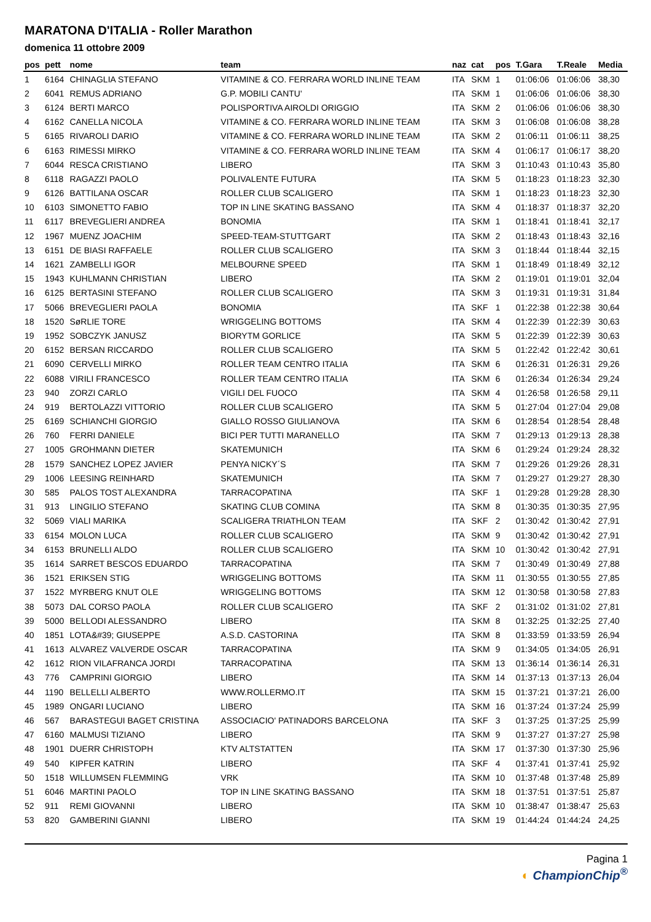MARATONA D'ITALIA - Roller Marathon
domenica 11 ottobre 2009
| pos | pett | nome | team | naz | cat | pos | T.Gara | T.Reale | Media |
| --- | --- | --- | --- | --- | --- | --- | --- | --- | --- |
| 1 | 6164 | CHINAGLIA STEFANO | VITAMINE & CO. FERRARA WORLD INLINE TEAM | ITA | SKM | 1 | 01:06:06 | 01:06:06 | 38,30 |
| 2 | 6041 | REMUS ADRIANO | G.P. MOBILI CANTU' | ITA | SKM | 1 | 01:06:06 | 01:06:06 | 38,30 |
| 3 | 6124 | BERTI MARCO | POLISPORTIVA AIROLDI ORIGGIO | ITA | SKM | 2 | 01:06:06 | 01:06:06 | 38,30 |
| 4 | 6162 | CANELLA NICOLA | VITAMINE & CO. FERRARA WORLD INLINE TEAM | ITA | SKM | 3 | 01:06:08 | 01:06:08 | 38,28 |
| 5 | 6165 | RIVAROLI DARIO | VITAMINE & CO. FERRARA WORLD INLINE TEAM | ITA | SKM | 2 | 01:06:11 | 01:06:11 | 38,25 |
| 6 | 6163 | RIMESSI MIRKO | VITAMINE & CO. FERRARA WORLD INLINE TEAM | ITA | SKM | 4 | 01:06:17 | 01:06:17 | 38,20 |
| 7 | 6044 | RESCA CRISTIANO | LIBERO | ITA | SKM | 3 | 01:10:43 | 01:10:43 | 35,80 |
| 8 | 6118 | RAGAZZI PAOLO | POLIVALENTE FUTURA | ITA | SKM | 5 | 01:18:23 | 01:18:23 | 32,30 |
| 9 | 6126 | BATTILANA OSCAR | ROLLER CLUB SCALIGERO | ITA | SKM | 1 | 01:18:23 | 01:18:23 | 32,30 |
| 10 | 6103 | SIMONETTO FABIO | TOP IN LINE SKATING BASSANO | ITA | SKM | 4 | 01:18:37 | 01:18:37 | 32,20 |
| 11 | 6117 | BREVEGLIERI ANDREA | BONOMIA | ITA | SKM | 1 | 01:18:41 | 01:18:41 | 32,17 |
| 12 | 1967 | MUENZ JOACHIM | SPEED-TEAM-STUTTGART | ITA | SKM | 2 | 01:18:43 | 01:18:43 | 32,16 |
| 13 | 6151 | DE BIASI RAFFAELE | ROLLER CLUB SCALIGERO | ITA | SKM | 3 | 01:18:44 | 01:18:44 | 32,15 |
| 14 | 1621 | ZAMBELLI IGOR | MELBOURNE SPEED | ITA | SKM | 1 | 01:18:49 | 01:18:49 | 32,12 |
| 15 | 1943 | KUHLMANN CHRISTIAN | LIBERO | ITA | SKM | 2 | 01:19:01 | 01:19:01 | 32,04 |
| 16 | 6125 | BERTASINI STEFANO | ROLLER CLUB SCALIGERO | ITA | SKM | 3 | 01:19:31 | 01:19:31 | 31,84 |
| 17 | 5066 | BREVEGLIERI PAOLA | BONOMIA | ITA | SKF | 1 | 01:22:38 | 01:22:38 | 30,64 |
| 18 | 1520 | SøRLIE TORE | WRIGGELING BOTTOMS | ITA | SKM | 4 | 01:22:39 | 01:22:39 | 30,63 |
| 19 | 1952 | SOBCZYK JANUSZ | BIORYTM GORLICE | ITA | SKM | 5 | 01:22:39 | 01:22:39 | 30,63 |
| 20 | 6152 | BERSAN RICCARDO | ROLLER CLUB SCALIGERO | ITA | SKM | 5 | 01:22:42 | 01:22:42 | 30,61 |
| 21 | 6090 | CERVELLI MIRKO | ROLLER TEAM CENTRO ITALIA | ITA | SKM | 6 | 01:26:31 | 01:26:31 | 29,26 |
| 22 | 6088 | VIRILI FRANCESCO | ROLLER TEAM CENTRO ITALIA | ITA | SKM | 6 | 01:26:34 | 01:26:34 | 29,24 |
| 23 | 940 | ZORZI CARLO | VIGILI DEL FUOCO | ITA | SKM | 4 | 01:26:58 | 01:26:58 | 29,11 |
| 24 | 919 | BERTOLAZZI VITTORIO | ROLLER CLUB SCALIGERO | ITA | SKM | 5 | 01:27:04 | 01:27:04 | 29,08 |
| 25 | 6169 | SCHIANCHI GIORGIO | GIALLO ROSSO GIULIANOVA | ITA | SKM | 6 | 01:28:54 | 01:28:54 | 28,48 |
| 26 | 760 | FERRI DANIELE | BICI PER TUTTI MARANELLO | ITA | SKM | 7 | 01:29:13 | 01:29:13 | 28,38 |
| 27 | 1005 | GROHMANN DIETER | SKATEMUNICH | ITA | SKM | 6 | 01:29:24 | 01:29:24 | 28,32 |
| 28 | 1579 | SANCHEZ LOPEZ JAVIER | PENYA NICKY´S | ITA | SKM | 7 | 01:29:26 | 01:29:26 | 28,31 |
| 29 | 1006 | LEESING REINHARD | SKATEMUNICH | ITA | SKM | 7 | 01:29:27 | 01:29:27 | 28,30 |
| 30 | 585 | PALOS TOST ALEXANDRA | TARRACOPATINA | ITA | SKF | 1 | 01:29:28 | 01:29:28 | 28,30 |
| 31 | 913 | LINGILIO STEFANO | SKATING CLUB COMINA | ITA | SKM | 8 | 01:30:35 | 01:30:35 | 27,95 |
| 32 | 5069 | VIALI MARIKA | SCALIGERA TRIATHLON TEAM | ITA | SKF | 2 | 01:30:42 | 01:30:42 | 27,91 |
| 33 | 6154 | MOLON LUCA | ROLLER CLUB SCALIGERO | ITA | SKM | 9 | 01:30:42 | 01:30:42 | 27,91 |
| 34 | 6153 | BRUNELLI ALDO | ROLLER CLUB SCALIGERO | ITA | SKM | 10 | 01:30:42 | 01:30:42 | 27,91 |
| 35 | 1614 | SARRET BESCOS EDUARDO | TARRACOPATINA | ITA | SKM | 7 | 01:30:49 | 01:30:49 | 27,88 |
| 36 | 1521 | ERIKSEN STIG | WRIGGELING BOTTOMS | ITA | SKM | 11 | 01:30:55 | 01:30:55 | 27,85 |
| 37 | 1522 | MYRBERG KNUT OLE | WRIGGELING BOTTOMS | ITA | SKM | 12 | 01:30:58 | 01:30:58 | 27,83 |
| 38 | 5073 | DAL CORSO PAOLA | ROLLER CLUB SCALIGERO | ITA | SKF | 2 | 01:31:02 | 01:31:02 | 27,81 |
| 39 | 5000 | BELLODI ALESSANDRO | LIBERO | ITA | SKM | 8 | 01:32:25 | 01:32:25 | 27,40 |
| 40 | 1851 | LOTA&#39; GIUSEPPE | A.S.D. CASTORINA | ITA | SKM | 8 | 01:33:59 | 01:33:59 | 26,94 |
| 41 | 1613 | ALVAREZ VALVERDE OSCAR | TARRACOPATINA | ITA | SKM | 9 | 01:34:05 | 01:34:05 | 26,91 |
| 42 | 1612 | RION VILAFRANCA JORDI | TARRACOPATINA | ITA | SKM | 13 | 01:36:14 | 01:36:14 | 26,31 |
| 43 | 776 | CAMPRINI GIORGIO | LIBERO | ITA | SKM | 14 | 01:37:13 | 01:37:13 | 26,04 |
| 44 | 1190 | BELLELLI ALBERTO | WWW.ROLLERMO.IT | ITA | SKM | 15 | 01:37:21 | 01:37:21 | 26,00 |
| 45 | 1989 | ONGARI LUCIANO | LIBERO | ITA | SKM | 16 | 01:37:24 | 01:37:24 | 25,99 |
| 46 | 567 | BARASTEGUI BAGET CRISTINA | ASSOCIACIO' PATINADORS BARCELONA | ITA | SKF | 3 | 01:37:25 | 01:37:25 | 25,99 |
| 47 | 6160 | MALMUSI TIZIANO | LIBERO | ITA | SKM | 9 | 01:37:27 | 01:37:27 | 25,98 |
| 48 | 1901 | DUERR CHRISTOPH | KTV ALTSTATTEN | ITA | SKM | 17 | 01:37:30 | 01:37:30 | 25,96 |
| 49 | 540 | KIPFER KATRIN | LIBERO | ITA | SKF | 4 | 01:37:41 | 01:37:41 | 25,92 |
| 50 | 1518 | WILLUMSEN FLEMMING | VRK | ITA | SKM | 10 | 01:37:48 | 01:37:48 | 25,89 |
| 51 | 6046 | MARTINI PAOLO | TOP IN LINE SKATING BASSANO | ITA | SKM | 18 | 01:37:51 | 01:37:51 | 25,87 |
| 52 | 911 | REMI GIOVANNI | LIBERO | ITA | SKM | 10 | 01:38:47 | 01:38:47 | 25,63 |
| 53 | 820 | GAMBERINI GIANNI | LIBERO | ITA | SKM | 19 | 01:44:24 | 01:44:24 | 24,25 |
Pagina 1
◐ ChampionChip<sup>®</sup>